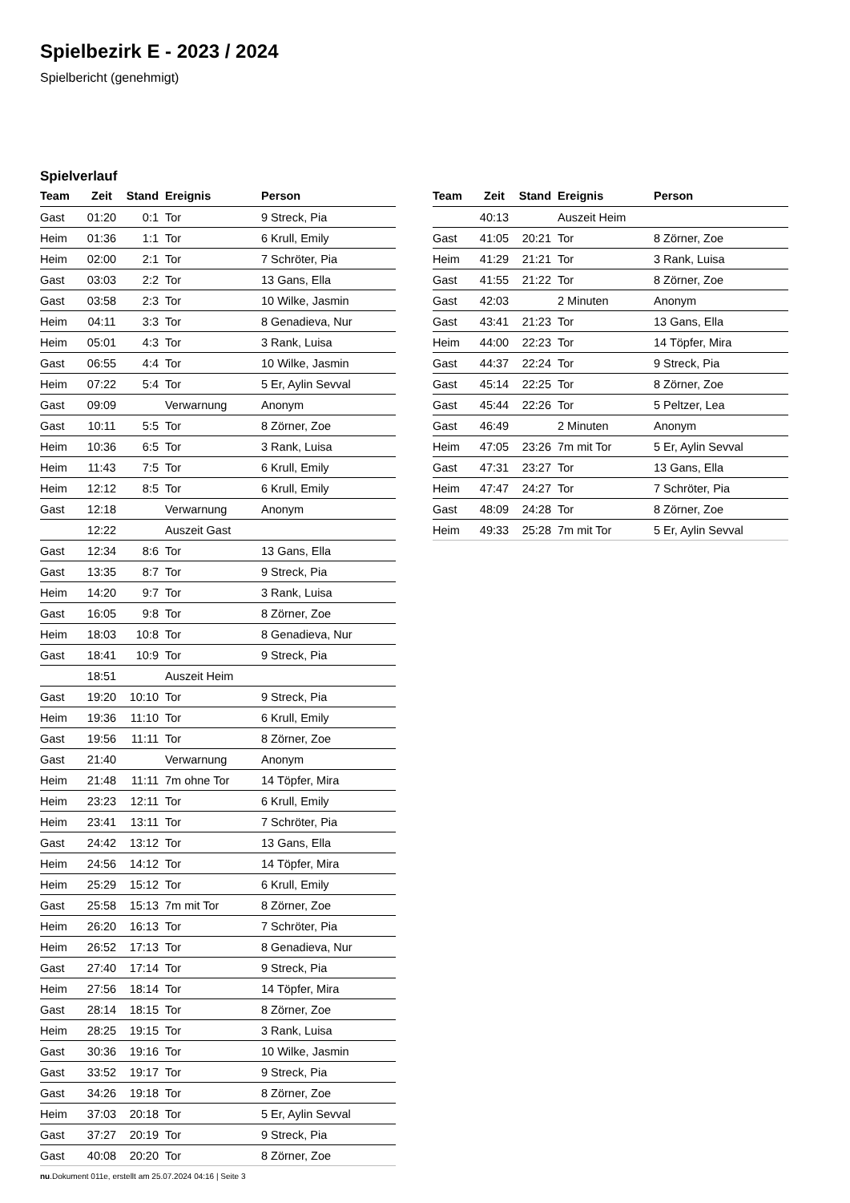Spielbezirk E - 2023 / 2024
Spielbericht (genehmigt)
Spielverlauf
| Team | Zeit | Stand | Ereignis | Person |
| --- | --- | --- | --- | --- |
| Gast | 01:20 | 0:1 | Tor | 9 Streck, Pia |
| Heim | 01:36 | 1:1 | Tor | 6 Krull, Emily |
| Heim | 02:00 | 2:1 | Tor | 7 Schröter, Pia |
| Gast | 03:03 | 2:2 | Tor | 13 Gans, Ella |
| Gast | 03:58 | 2:3 | Tor | 10 Wilke, Jasmin |
| Heim | 04:11 | 3:3 | Tor | 8 Genadieva, Nur |
| Heim | 05:01 | 4:3 | Tor | 3 Rank, Luisa |
| Gast | 06:55 | 4:4 | Tor | 10 Wilke, Jasmin |
| Heim | 07:22 | 5:4 | Tor | 5 Er, Aylin Sevval |
| Gast | 09:09 | | Verwarnung | Anonym |
| Gast | 10:11 | 5:5 | Tor | 8 Zörner, Zoe |
| Heim | 10:36 | 6:5 | Tor | 3 Rank, Luisa |
| Heim | 11:43 | 7:5 | Tor | 6 Krull, Emily |
| Heim | 12:12 | 8:5 | Tor | 6 Krull, Emily |
| Gast | 12:18 | | Verwarnung | Anonym |
| | 12:22 | | Auszeit Gast | |
| Gast | 12:34 | 8:6 | Tor | 13 Gans, Ella |
| Gast | 13:35 | 8:7 | Tor | 9 Streck, Pia |
| Heim | 14:20 | 9:7 | Tor | 3 Rank, Luisa |
| Gast | 16:05 | 9:8 | Tor | 8 Zörner, Zoe |
| Heim | 18:03 | 10:8 | Tor | 8 Genadieva, Nur |
| Gast | 18:41 | 10:9 | Tor | 9 Streck, Pia |
| | 18:51 | | Auszeit Heim | |
| Gast | 19:20 | 10:10 | Tor | 9 Streck, Pia |
| Heim | 19:36 | 11:10 | Tor | 6 Krull, Emily |
| Gast | 19:56 | 11:11 | Tor | 8 Zörner, Zoe |
| Gast | 21:40 | | Verwarnung | Anonym |
| Heim | 21:48 | 11:11 | 7m ohne Tor | 14 Töpfer, Mira |
| Heim | 23:23 | 12:11 | Tor | 6 Krull, Emily |
| Heim | 23:41 | 13:11 | Tor | 7 Schröter, Pia |
| Gast | 24:42 | 13:12 | Tor | 13 Gans, Ella |
| Heim | 24:56 | 14:12 | Tor | 14 Töpfer, Mira |
| Heim | 25:29 | 15:12 | Tor | 6 Krull, Emily |
| Gast | 25:58 | 15:13 | 7m mit Tor | 8 Zörner, Zoe |
| Heim | 26:20 | 16:13 | Tor | 7 Schröter, Pia |
| Heim | 26:52 | 17:13 | Tor | 8 Genadieva, Nur |
| Gast | 27:40 | 17:14 | Tor | 9 Streck, Pia |
| Heim | 27:56 | 18:14 | Tor | 14 Töpfer, Mira |
| Gast | 28:14 | 18:15 | Tor | 8 Zörner, Zoe |
| Heim | 28:25 | 19:15 | Tor | 3 Rank, Luisa |
| Gast | 30:36 | 19:16 | Tor | 10 Wilke, Jasmin |
| Gast | 33:52 | 19:17 | Tor | 9 Streck, Pia |
| Gast | 34:26 | 19:18 | Tor | 8 Zörner, Zoe |
| Heim | 37:03 | 20:18 | Tor | 5 Er, Aylin Sevval |
| Gast | 37:27 | 20:19 | Tor | 9 Streck, Pia |
| Gast | 40:08 | 20:20 | Tor | 8 Zörner, Zoe |
| Team | Zeit | Stand | Ereignis | Person |
| --- | --- | --- | --- | --- |
| | 40:13 | | Auszeit Heim | |
| Gast | 41:05 | 20:21 | Tor | 8 Zörner, Zoe |
| Heim | 41:29 | 21:21 | Tor | 3 Rank, Luisa |
| Gast | 41:55 | 21:22 | Tor | 8 Zörner, Zoe |
| Gast | 42:03 | | 2 Minuten | Anonym |
| Gast | 43:41 | 21:23 | Tor | 13 Gans, Ella |
| Heim | 44:00 | 22:23 | Tor | 14 Töpfer, Mira |
| Gast | 44:37 | 22:24 | Tor | 9 Streck, Pia |
| Gast | 45:14 | 22:25 | Tor | 8 Zörner, Zoe |
| Gast | 45:44 | 22:26 | Tor | 5 Peltzer, Lea |
| Gast | 46:49 | | 2 Minuten | Anonym |
| Heim | 47:05 | 23:26 | 7m mit Tor | 5 Er, Aylin Sevval |
| Gast | 47:31 | 23:27 | Tor | 13 Gans, Ella |
| Heim | 47:47 | 24:27 | Tor | 7 Schröter, Pia |
| Gast | 48:09 | 24:28 | Tor | 8 Zörner, Zoe |
| Heim | 49:33 | 25:28 | 7m mit Tor | 5 Er, Aylin Sevval |
nu.Dokument 011e, erstellt am 25.07.2024 04:16 | Seite 3